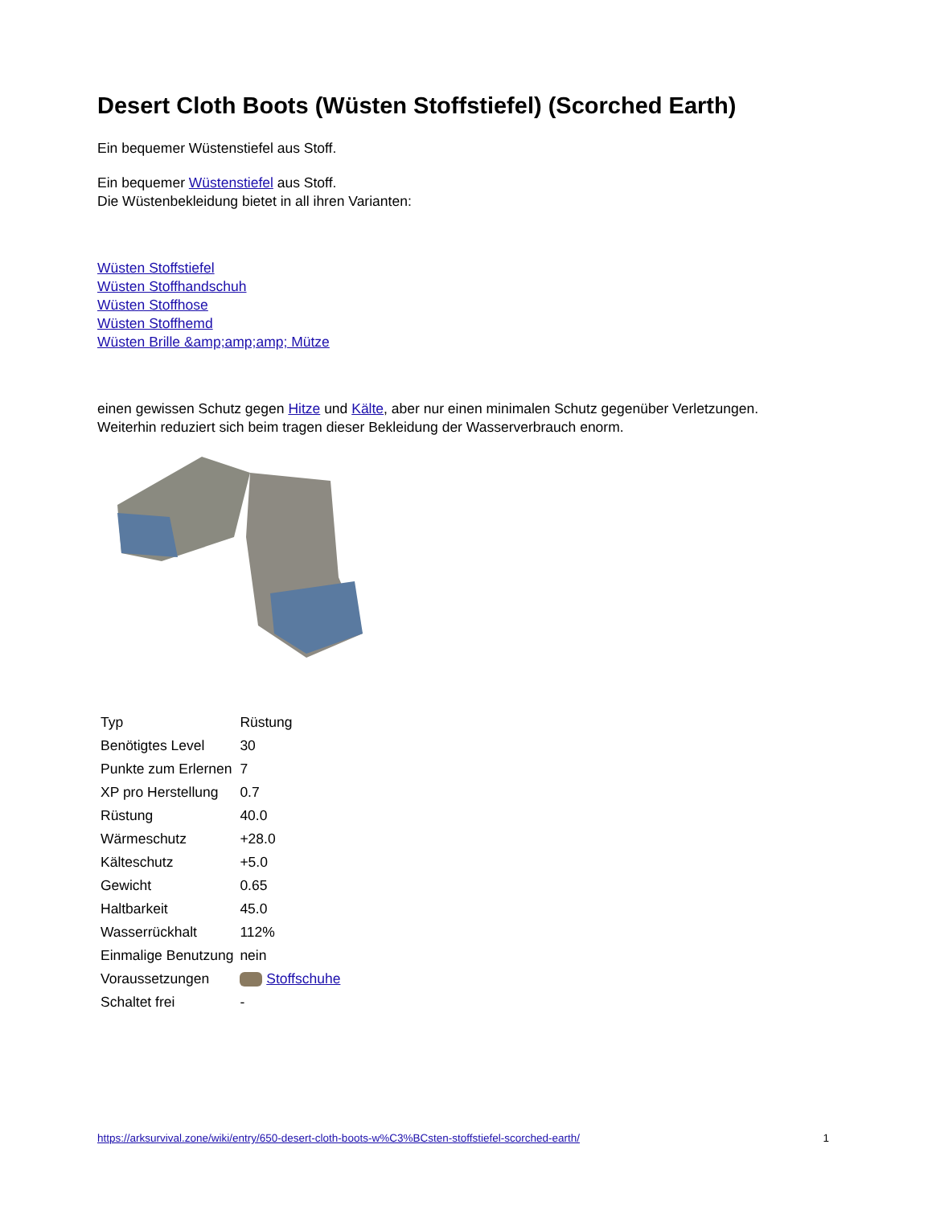Desert Cloth Boots (Wüsten Stoffstiefel) (Scorched Earth)
Ein bequemer Wüstenstiefel aus Stoff.
Ein bequemer Wüstenstiefel aus Stoff.
Die Wüstenbekleidung bietet in all ihren Varianten:
Wüsten Stoffstiefel
Wüsten Stoffhandschuh
Wüsten Stoffhose
Wüsten Stoffhemd
Wüsten Brille &amp;amp;amp; Mütze
einen gewissen Schutz gegen Hitze und Kälte, aber nur einen minimalen Schutz gegenüber Verletzungen.
Weiterhin reduziert sich beim tragen dieser Bekleidung der Wasserverbrauch enorm.
| Typ | Rüstung |
| Benötigtes Level | 30 |
| Punkte zum Erlernen | 7 |
| XP pro Herstellung | 0.7 |
| Rüstung | 40.0 |
| Wärmeschutz | +28.0 |
| Kälteschutz | +5.0 |
| Gewicht | 0.65 |
| Haltbarkeit | 45.0 |
| Wasserrückhalt | 112% |
| Einmalige Benutzung | nein |
| Voraussetzungen | Stoffschuhe |
| Schaltet frei | - |
https://arksurvival.zone/wiki/entry/650-desert-cloth-boots-w%C3%BCsten-stoffstiefel-scorched-earth/ 1